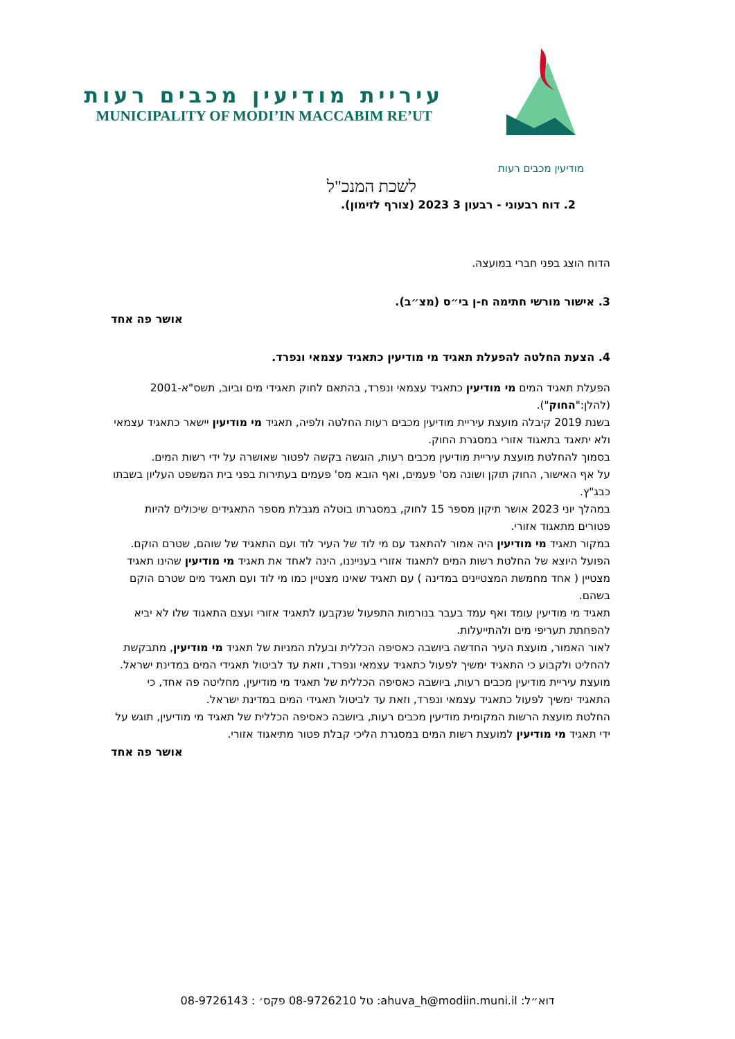מודיעין מכבים רעות
עיריית מודיעין מכבים רעות
MUNICIPALITY OF MODI’IN MACCABIM RE’UT
לשכת המנכ"ל
2. דוח רבעוני - רבעון 3 2023 (צורף לזימון).
הדוח הוצג בפני חברי במועצה.
3. אישור מורשי חתימה ח-ן בי״ס (מצ״ב).
אושר פה אחד
4. הצעת החלטה להפעלת תאגיד מי מודיעין כתאגיד עצמאי ונפרד.
הפעלת תאגיד המים מי מודיעין כתאגיד עצמאי ונפרד, בהתאם לחוק תאגידי מים וביוב, תשס"א-2001 (להלן:"החוק").
בשנת 2019 קיבלה מועצת עיריית מודיעין מכבים רעות החלטה ולפיה, תאגיד מי מודיעין יישאר כתאגיד עצמאי ולא יתאגד בתאגוד אזורי במסגרת החוק.
בסמוך להחלטת מועצת עיריית מודיעין מכבים רעות, הוגשה בקשה לפטור שאושרה על ידי רשות המים.
על אף האישור, החוק תוקן ושונה מס' פעמים, ואף הובא מס' פעמים בעתירות בפני בית המשפט העליון בשבתו כבג"ץ.
במהלך יוני 2023 אושר תיקון מספר 15 לחוק, במסגרתו בוטלה מגבלת מספר התאגידים שיכולים להיות פטורים מתאגוד אזורי.
במקור תאגיד מי מודיעין היה אמור להתאגד עם מי לוד של העיר לוד ועם התאגיד של שוהם, שטרם הוקם.
הפועל היוצא של החלטת רשות המים לתאגוד אזורי בענייננו, הינה לאחד את תאגיד מי מודיעין שהינו תאגיד מצטיין ( אחד מחמשת המצטיינים במדינה ) עם תאגיד שאינו מצטיין כמו מי לוד ועם תאגיד מים שטרם הוקם בשהם.
תאגיד מי מודיעין עומד ואף עמד בעבר בנורמות התפעול שנקבעו לתאגיד אזורי ועצם התאגוד שלו לא יביא להפחתת תעריפי מים ולהתייעלות.
לאור האמור, מועצת העיר החדשה ביושבה כאסיפה הכללית ובעלת המניות של תאגיד מי מודיעין, מתבקשת להחליט ולקבוע כי התאגיד ימשיך לפעול כתאגיד עצמאי ונפרד, וזאת עד לביטול תאגידי המים במדינת ישראל.
מועצת עיריית מודיעין מכבים רעות, ביושבה כאסיפה הכללית של תאגיד מי מודיעין, מחליטה פה אחד, כי התאגיד ימשיך לפעול כתאגיד עצמאי ונפרד, וזאת עד לביטול תאגידי המים במדינת ישראל.
החלטת מועצת הרשות המקומית מודיעין מכבים רעות, ביושבה כאסיפה הכללית של תאגיד מי מודיעין, תוגש על ידי תאגיד מי מודיעין למועצת רשות המים במסגרת הליכי קבלת פטור מתיאגוד אזורי.
אושר פה אחד
דוא״ל: ahuva_h@modiin.muni.il: טל 08-9726210 פקס׳ : 08-9726143